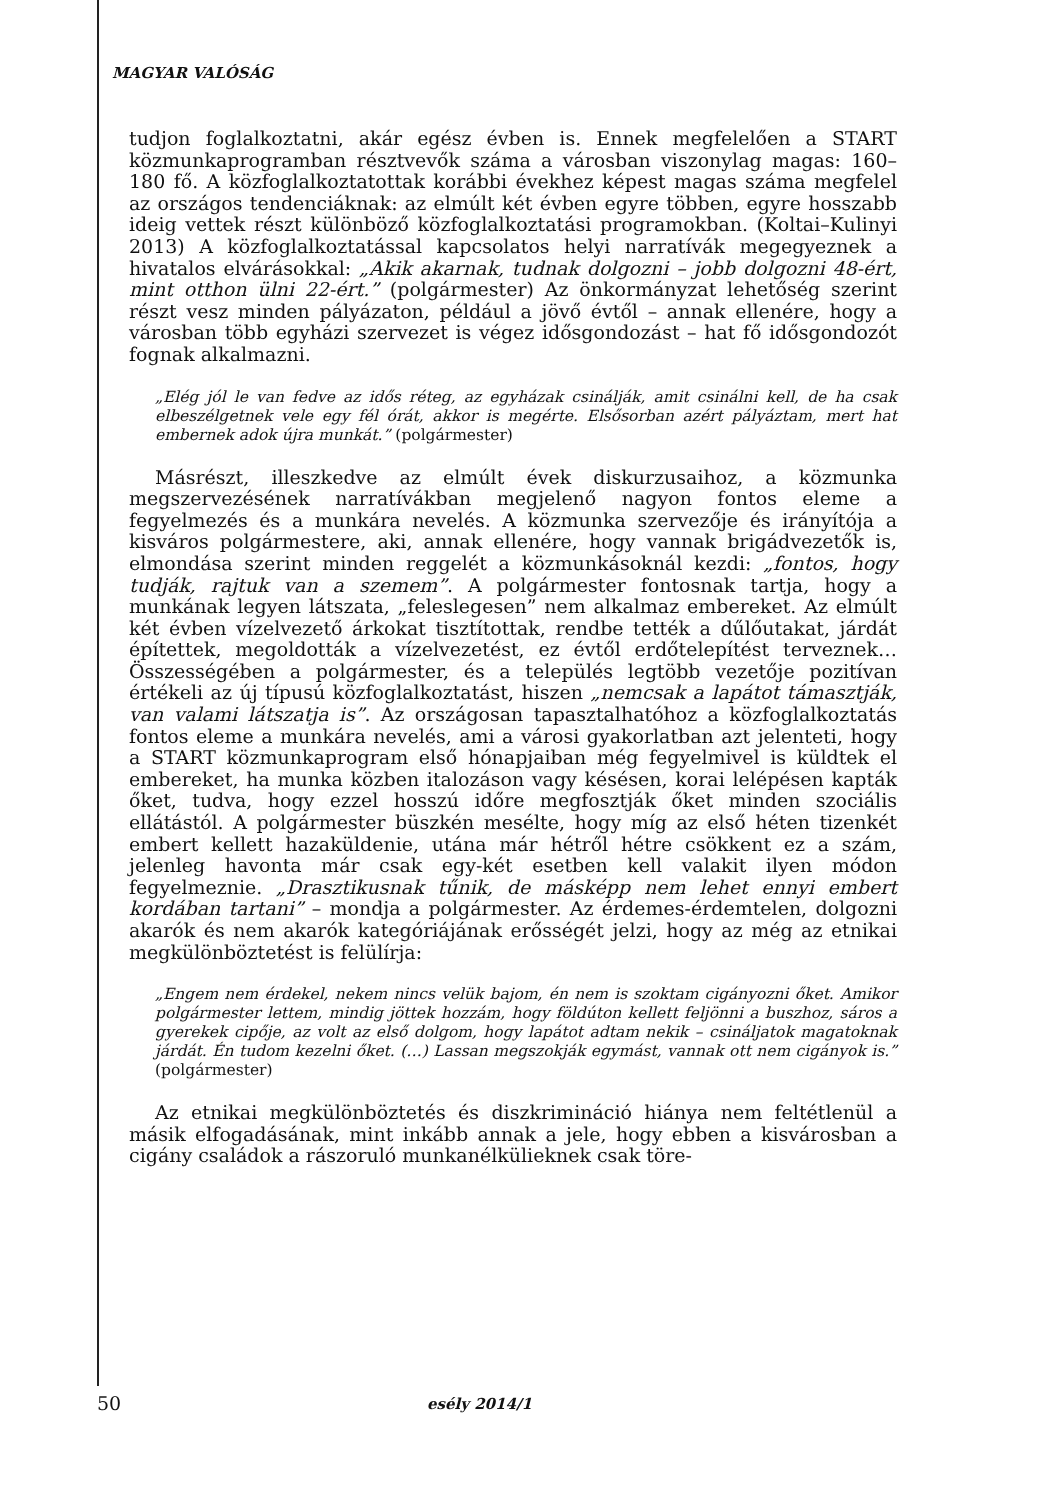MAGYAR VALÓSÁG
tudjon foglalkoztatni, akár egész évben is. Ennek megfelelően a START közmunkaprogramban résztvevők száma a városban viszonylag magas: 160–180 fő. A közfoglalkoztatottak korábbi évekhez képest magas száma megfelel az országos tendenciáknak: az elmúlt két évben egyre többen, egyre hosszabb ideig vettek részt különböző közfoglalkoztatási programokban. (Koltai–Kulinyi 2013) A közfoglalkoztatással kapcsolatos helyi narratívák megegyeznek a hivatalos elvárásokkal: „Akik akarnak, tudnak dolgozni – jobb dolgozni 48-ért, mint otthon ülni 22-ért.” (polgármester) Az önkormányzat lehetőség szerint részt vesz minden pályázaton, például a jövő évtől – annak ellenére, hogy a városban több egyházi szervezet is végez idősgondozást – hat fő idősgondozót fognak alkalmazni.
„Elég jól le van fedve az idős réteg, az egyházak csinálják, amit csinálni kell, de ha csak elbeszélgetnek vele egy fél órát, akkor is megérte. Elsősorban azért pályáztam, mert hat embernek adok újra munkát.” (polgármester)
Másrészt, illeszkedve az elmúlt évek diskurzusaihoz, a közmunka megszervezésének narratívákban megjelenő nagyon fontos eleme a fegyelmezés és a munkára nevelés. A közmunka szervezője és irányítója a kisváros polgármestere, aki, annak ellenére, hogy vannak brigádvezetők is, elmondása szerint minden reggelét a közmunkásoknál kezdi: „fontos, hogy tudják, rajtuk van a szemem”. A polgármester fontosnak tartja, hogy a munkának legyen látszata, „feleslegesen” nem alkalmaz embereket. Az elmúlt két évben vízelvezető árkokat tisztítottak, rendbe tették a dűlőutakat, járdát építettek, megoldották a vízelvezetést, ez évtől erdőtelepítést terveznek… Összességében a polgármester, és a település legtöbb vezetője pozitívan értékeli az új típusú közfoglalkoztatást, hiszen „nemcsak a lapátot támasztják, van valami látszatja is”. Az országosan tapasztalhatóhoz a közfoglalkoztatás fontos eleme a munkára nevelés, ami a városi gyakorlatban azt jelenteti, hogy a START közmunkaprogram első hónapjaiban még fegyelmivel is küldtek el embereket, ha munka közben italozáson vagy késésen, korai lelépésen kapták őket, tudva, hogy ezzel hosszú időre megfosztják őket minden szociális ellátástól. A polgármester büszkén mesélte, hogy míg az első héten tizenkét embert kellett hazaküldenie, utána már hétről hétre csökkent ez a szám, jelenleg havonta már csak egy-két esetben kell valakit ilyen módon fegyelmeznie. „Drasztikusnak tűnik, de másképp nem lehet ennyi embert kordában tartani” – mondja a polgármester. Az érdemes-érdemtelen, dolgozni akarók és nem akarók kategóriájának erősségét jelzi, hogy az még az etnikai megkülönböztetést is felülírja:
„Engem nem érdekel, nekem nincs velük bajom, én nem is szoktam cigányozni őket. Amikor polgármester lettem, mindig jöttek hozzám, hogy földúton kellett feljönni a buszhoz, sáros a gyerekek cipője, az volt az első dolgom, hogy lapátot adtam nekik – csináljatok magatoknak járdát. Én tudom kezelni őket. (…) Lassan megszokják egymást, vannak ott nem cigányok is.” (polgármester)
Az etnikai megkülönböztetés és diszkrimináció hiánya nem feltétlenül a másik elfogadásának, mint inkább annak a jele, hogy ebben a kisvárosban a cigány családok a rászoruló munkanélkülieknek csak töre-
50 esély 2014/1